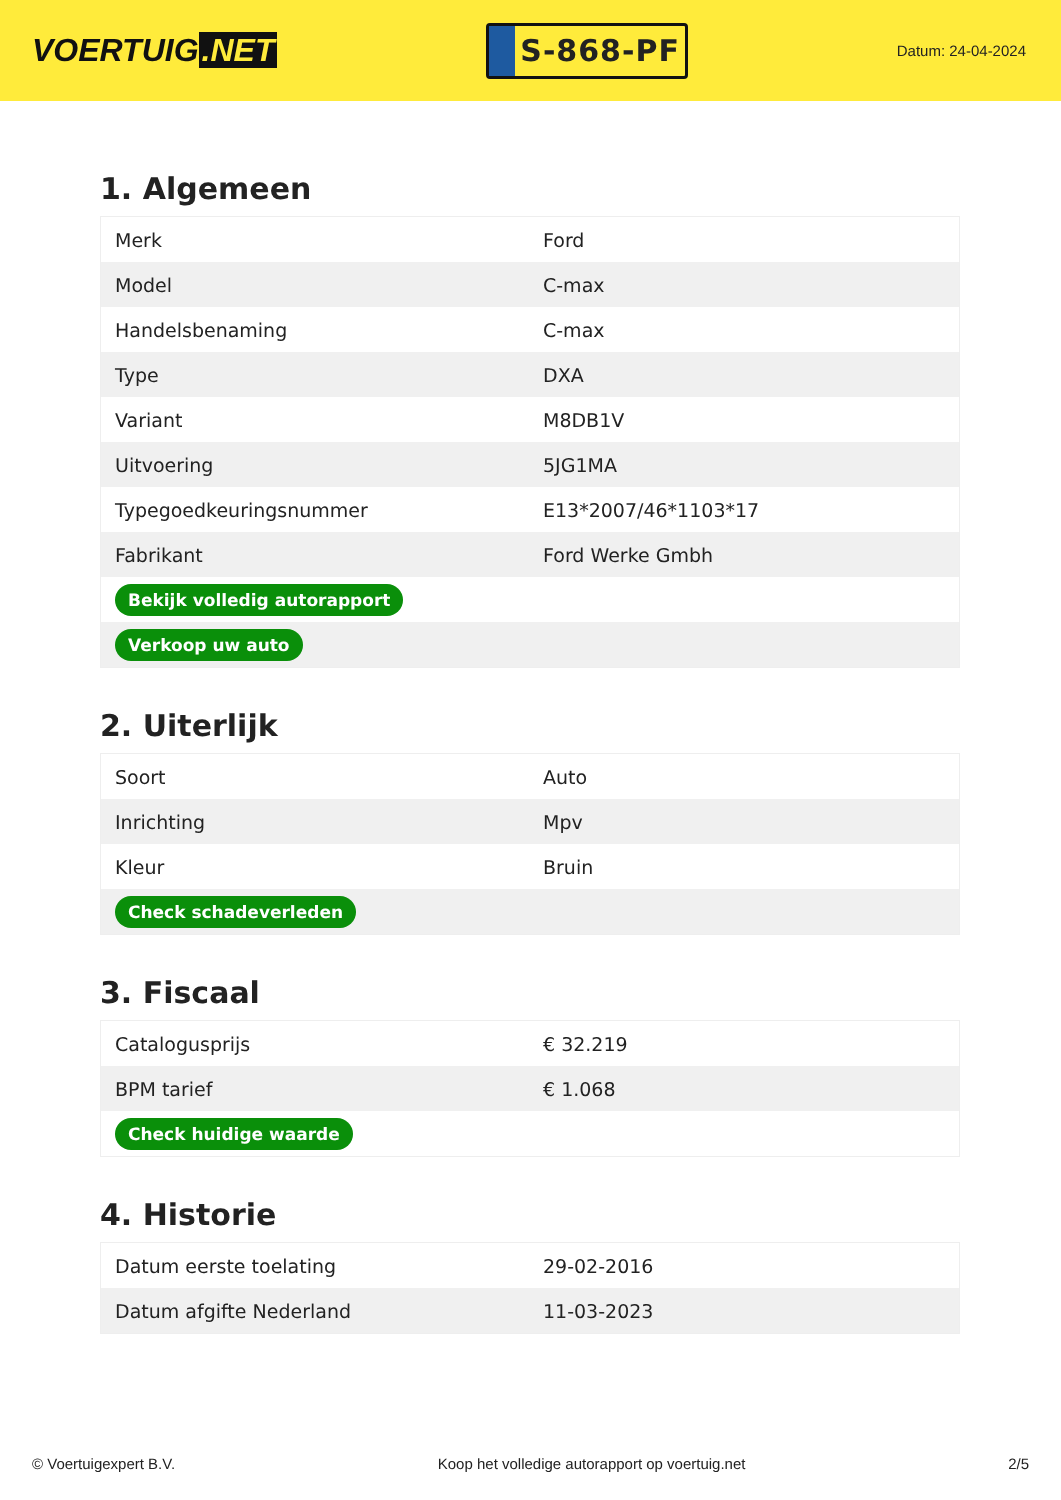VOERTUIG.NET
S-868-PF
Datum: 24-04-2024
1. Algemeen
| Merk | Ford |
| Model | C-max |
| Handelsbenaming | C-max |
| Type | DXA |
| Variant | M8DB1V |
| Uitvoering | 5JG1MA |
| Typegoedkeuringsnummer | E13*2007/46*1103*17 |
| Fabrikant | Ford Werke Gmbh |
| Bekijk volledig autorapport | |
| Verkoop uw auto | |
2. Uiterlijk
| Soort | Auto |
| Inrichting | Mpv |
| Kleur | Bruin |
| Check schadeverleden | |
3. Fiscaal
| Catalogusprijs | € 32.219 |
| BPM tarief | € 1.068 |
| Check huidige waarde | |
4. Historie
| Datum eerste toelating | 29-02-2016 |
| Datum afgifte Nederland | 11-03-2023 |
© Voertuigexpert B.V. Koop het volledige autorapport op voertuig.net 2/5